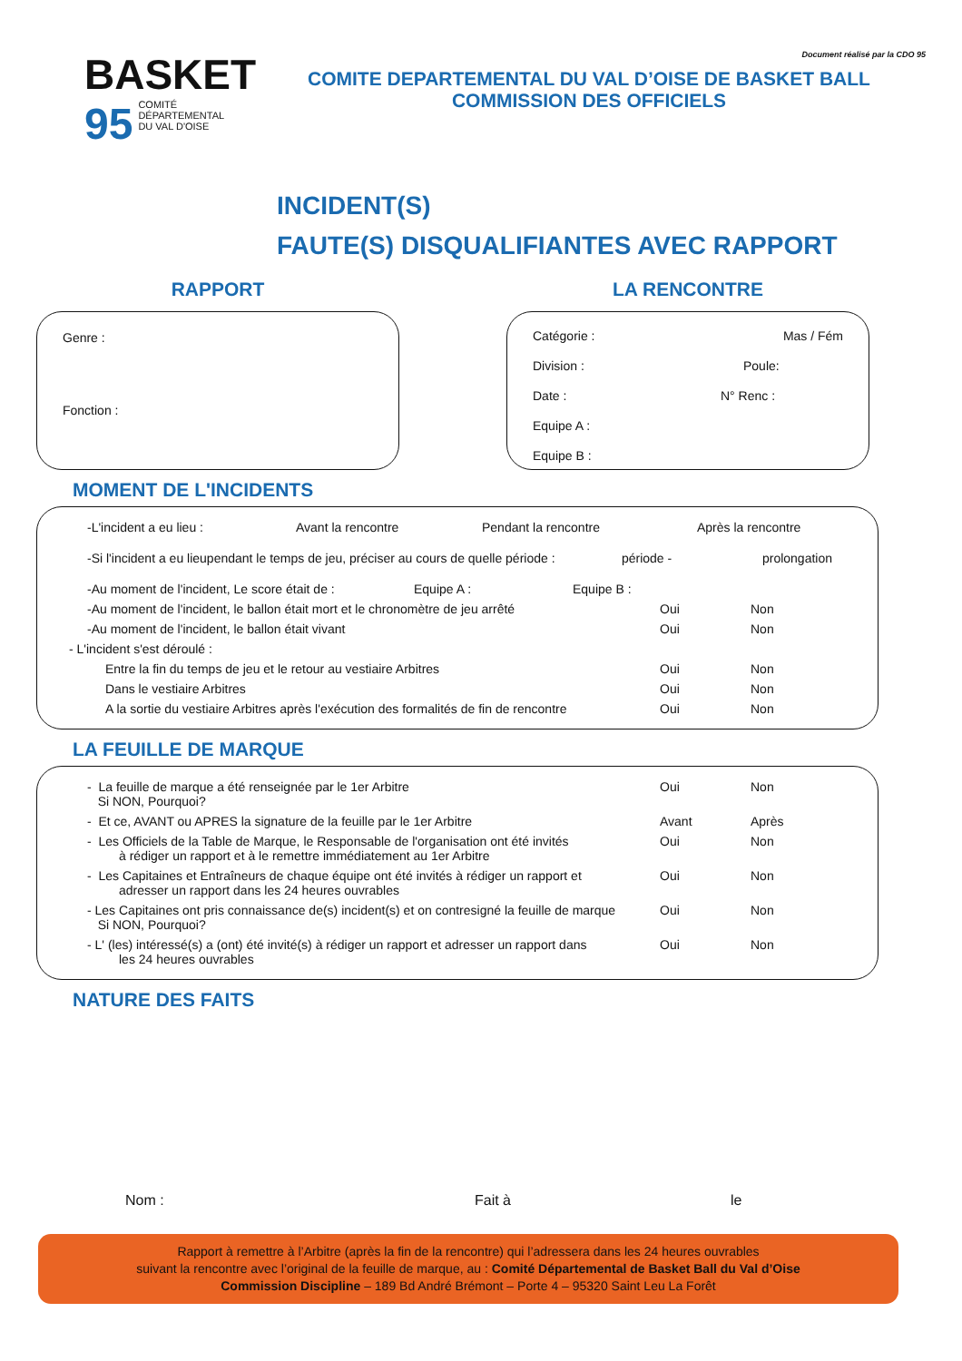BASKET
95 COMITÉ
DÉPARTEMENTAL
DU VAL D'OISE
Document réalisé par la CDO 95
COMITE DEPARTEMENTAL DU VAL D’OISE DE BASKET BALL
COMMISSION DES OFFICIELS
INCIDENT(S)
FAUTE(S) DISQUALIFIANTES AVEC RAPPORT
RAPPORT
Genre :
Fonction :
LA RENCONTRE
Catégorie : Mas / Fém
Division : Poule:
Date : N° Renc :
Equipe A :
Equipe B :
MOMENT DE L'INCIDENTS
-L'incident a eu lieu : Avant la rencontre Pendant la rencontre Après la rencontre
-Si l'incident a eu lieupendant le temps de jeu, préciser au cours de quelle période : période - prolongation
-Au moment de l'incident, Le score était de : Equipe A : Equipe B :
-Au moment de l'incident, le ballon était mort et le chronomètre de jeu arrêté Oui Non
-Au moment de l'incident, le ballon était vivant Oui Non
- L'incident s'est déroulé :
Entre la fin du temps de jeu et le retour au vestiaire Arbitres Oui Non
Dans le vestiaire Arbitres Oui Non
A la sortie du vestiaire Arbitres après l'exécution des formalités de fin de rencontre Oui Non
LA FEUILLE DE MARQUE
- La feuille de marque a été renseignée par le 1er Arbitre
Si NON, Pourquoi? Oui Non
- Et ce, AVANT ou APRES la signature de la feuille par le 1er Arbitre Avant Après
- Les Officiels de la Table de Marque, le Responsable de l'organisation ont été invités
à rédiger un rapport et à le remettre immédiatement au 1er Arbitre Oui Non
- Les Capitaines et Entraîneurs de chaque équipe ont été invités à rédiger un rapport et
adresser un rapport dans les 24 heures ouvrables Oui Non
- Les Capitaines ont pris connaissance de(s) incident(s) et on contresigné la feuille de marque
Si NON, Pourquoi? Oui Non
- L' (les) intéressé(s) a (ont) été invité(s) à rédiger un rapport et adresser un rapport dans
les 24 heures ouvrables Oui Non
NATURE DES FAITS
Nom : Fait à le
Rapport à remettre à l’Arbitre (après la fin de la rencontre) qui l’adressera dans les 24 heures ouvrables
suivant la rencontre avec l’original de la feuille de marque, au : Comité Départemental de Basket Ball du Val d’Oise
Commission Discipline – 189 Bd André Brémont – Porte 4 – 95320 Saint Leu La Forêt